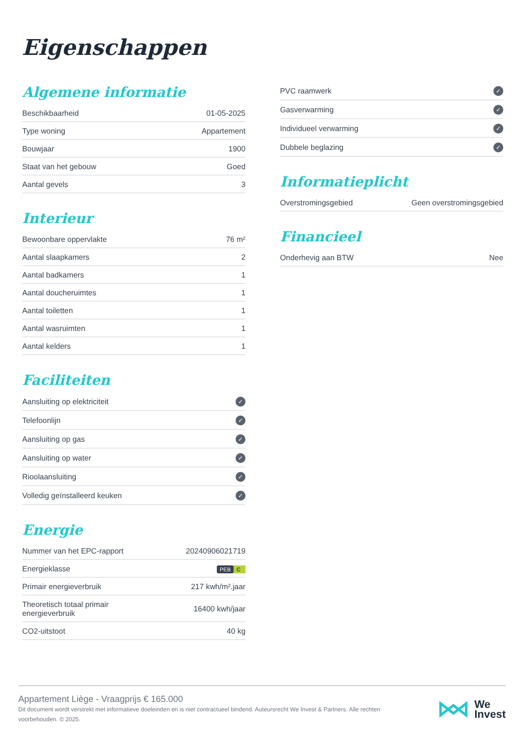Eigenschappen
Algemene informatie
| Beschikbaarheid | 01-05-2025 |
| Type woning | Appartement |
| Bouwjaar | 1900 |
| Staat van het gebouw | Goed |
| Aantal gevels | 3 |
Interieur
| Bewoonbare oppervlakte | 76 m² |
| Aantal slaapkamers | 2 |
| Aantal badkamers | 1 |
| Aantal doucheruimtes | 1 |
| Aantal toiletten | 1 |
| Aantal wasruimten | 1 |
| Aantal kelders | 1 |
Faciliteiten
| Aansluiting op elektriciteit | ✓ |
| Telefoonlijn | ✓ |
| Aansluiting op gas | ✓ |
| Aansluiting op water | ✓ |
| Rioolaansluiting | ✓ |
| Volledig geïnstalleerd keuken | ✓ |
Energie
| Nummer van het EPC-rapport | 20240906021719 |
| Energieklasse | PEB C |
| Primair energieverbruik | 217 kwh/m².jaar |
| Theoretisch totaal primair energieverbruik | 16400 kwh/jaar |
| CO2-uitstoot | 40 kg |
| PVC raamwerk | ✓ |
| Gasverwarming | ✓ |
| Individueel verwarming | ✓ |
| Dubbele beglazing | ✓ |
Informatieplicht
| Overstromingsgebied | Geen overstromingsgebied |
Financieel
| Onderhevig aan BTW | Nee |
Appartement Liège - Vraagprijs € 165.000
Dit document wordt verstrekt met informatieve doeleinden en is niet contractueel bindend. Auteursrecht We Invest & Partners. Alle rechten voorbehouden. © 2025.
We
Invest